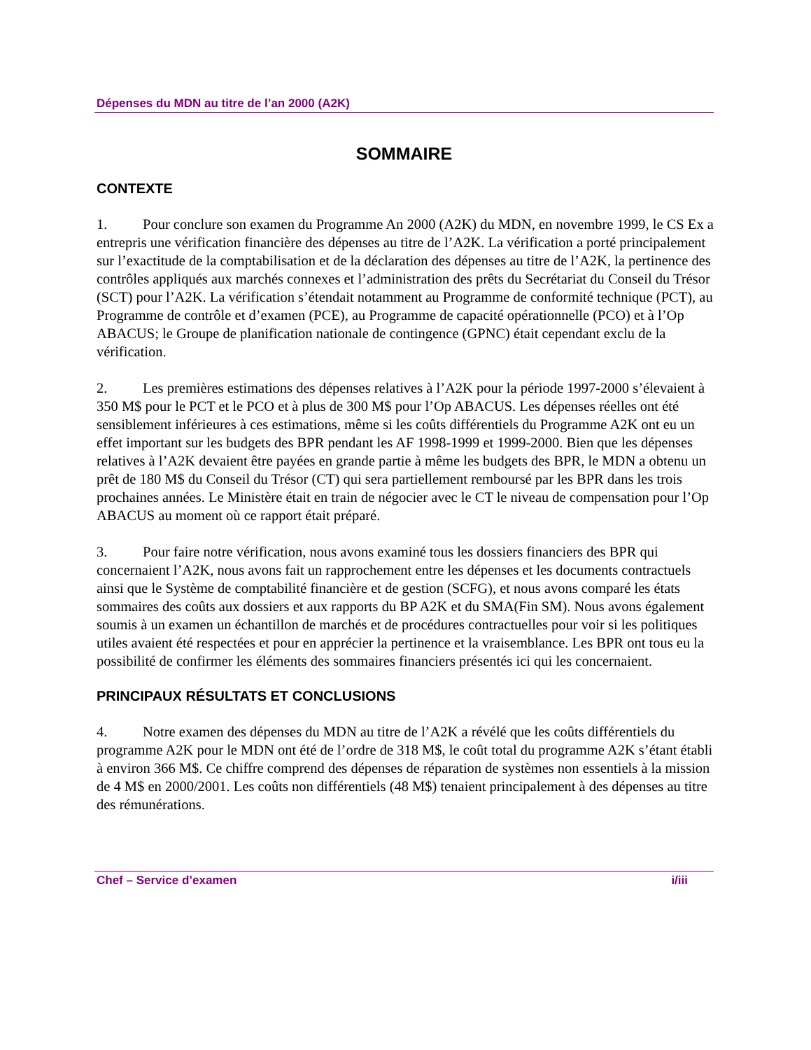Dépenses du MDN au titre de l’an 2000 (A2K)
SOMMAIRE
CONTEXTE
1. Pour conclure son examen du Programme An 2000 (A2K) du MDN, en novembre 1999, le CS Ex a entrepris une vérification financière des dépenses au titre de l’A2K. La vérification a porté principalement sur l’exactitude de la comptabilisation et de la déclaration des dépenses au titre de l’A2K, la pertinence des contrôles appliqués aux marchés connexes et l’administration des prêts du Secrétariat du Conseil du Trésor (SCT) pour l’A2K. La vérification s’étendait notamment au Programme de conformité technique (PCT), au Programme de contrôle et d’examen (PCE), au Programme de capacité opérationnelle (PCO) et à l’Op ABACUS; le Groupe de planification nationale de contingence (GPNC) était cependant exclu de la vérification.
2. Les premières estimations des dépenses relatives à l’A2K pour la période 1997-2000 s’élevaient à 350 M$ pour le PCT et le PCO et à plus de 300 M$ pour l’Op ABACUS. Les dépenses réelles ont été sensiblement inférieures à ces estimations, même si les coûts différentiels du Programme A2K ont eu un effet important sur les budgets des BPR pendant les AF 1998-1999 et 1999-2000. Bien que les dépenses relatives à l’A2K devaient être payées en grande partie à même les budgets des BPR, le MDN a obtenu un prêt de 180 M$ du Conseil du Trésor (CT) qui sera partiellement remboursé par les BPR dans les trois prochaines années. Le Ministère était en train de négocier avec le CT le niveau de compensation pour l’Op ABACUS au moment où ce rapport était préparé.
3. Pour faire notre vérification, nous avons examiné tous les dossiers financiers des BPR qui concernaient l’A2K, nous avons fait un rapprochement entre les dépenses et les documents contractuels ainsi que le Système de comptabilité financière et de gestion (SCFG), et nous avons comparé les états sommaires des coûts aux dossiers et aux rapports du BP A2K et du SMA(Fin SM). Nous avons également soumis à un examen un échantillon de marchés et de procédures contractuelles pour voir si les politiques utiles avaient été respectées et pour en apprécier la pertinence et la vraisemblance. Les BPR ont tous eu la possibilité de confirmer les éléments des sommaires financiers présentés ici qui les concernaient.
PRINCIPAUX RÉSULTATS ET CONCLUSIONS
4. Notre examen des dépenses du MDN au titre de l’A2K a révélé que les coûts différentiels du programme A2K pour le MDN ont été de l’ordre de 318 M$, le coût total du programme A2K s’étant établi à environ 366 M$. Ce chiffre comprend des dépenses de réparation de systèmes non essentiels à la mission de 4 M$ en 2000/2001. Les coûts non différentiels (48 M$) tenaient principalement à des dépenses au titre des rémunérations.
Chef – Service d’examen i/iii